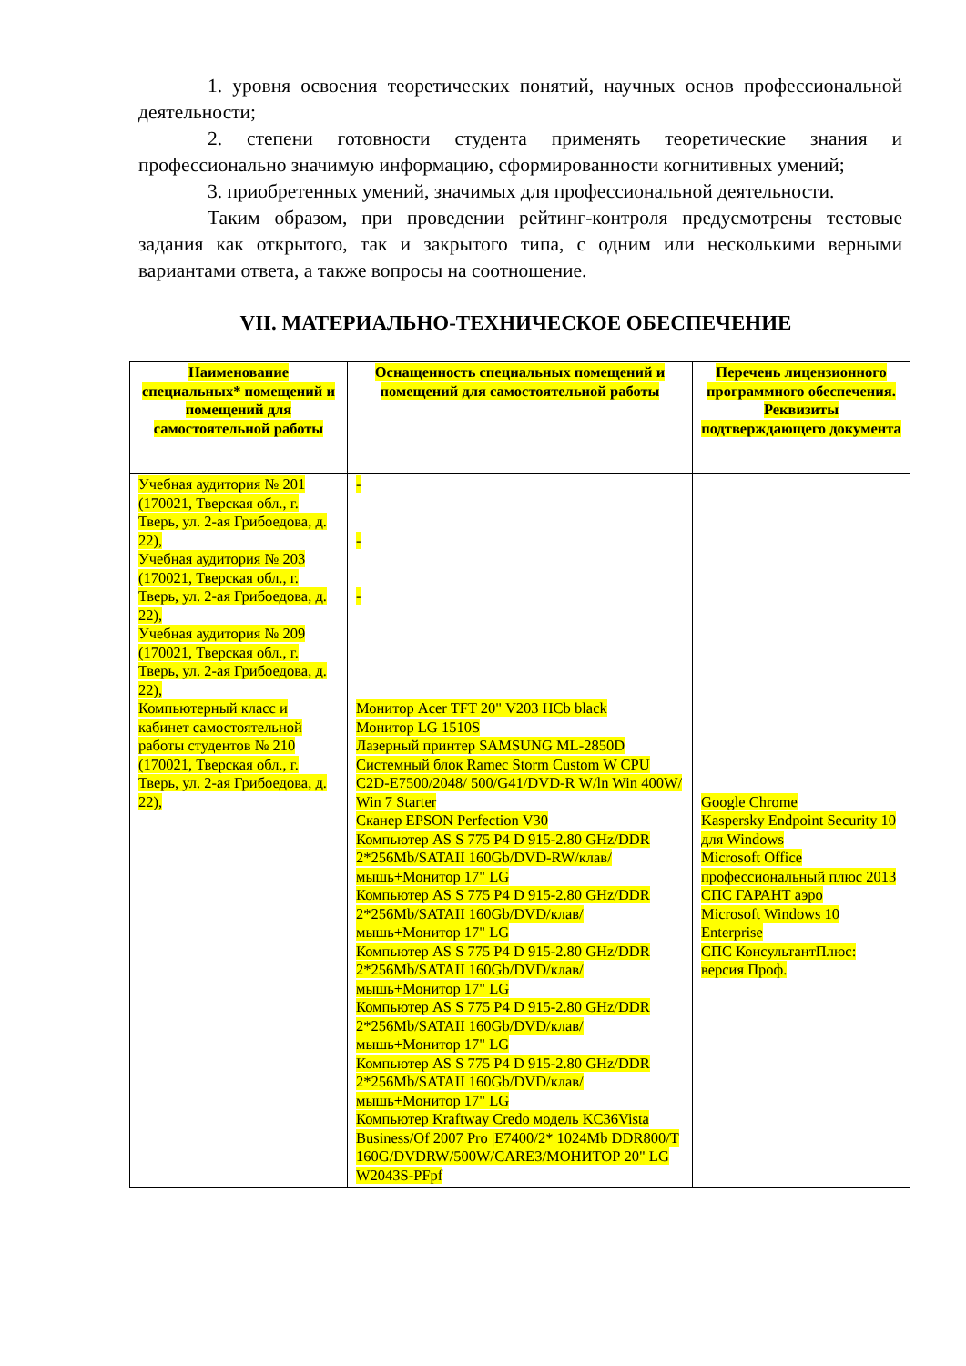1. уровня освоения теоретических понятий, научных основ профессиональной деятельности;
2. степени готовности студента применять теоретические знания и профессионально значимую информацию, сформированности когнитивных умений;
3. приобретенных умений, значимых для профессиональной деятельности.
Таким образом, при проведении рейтинг-контроля предусмотрены тестовые задания как открытого, так и закрытого типа, с одним или несколькими верными вариантами ответа, а также вопросы на соотношение.
VII. МАТЕРИАЛЬНО-ТЕХНИЧЕСКОЕ ОБЕСПЕЧЕНИЕ
| Наименование специальных* помещений и помещений для самостоятельной работы | Оснащенность специальных помещений и помещений для самостоятельной работы | Перечень лицензионного программного обеспечения. Реквизиты подтверждающего документа |
| --- | --- | --- |
| Учебная аудитория № 201 (170021, Тверская обл., г. Тверь, ул. 2-ая Грибоедова, д. 22), Учебная аудитория № 203 (170021, Тверская обл., г. Тверь, ул. 2-ая Грибоедова, д. 22), Учебная аудитория № 209 (170021, Тверская обл., г. Тверь, ул. 2-ая Грибоедова, д. 22), Компьютерный класс и кабинет самостоятельной работы студентов № 210 (170021, Тверская обл., г. Тверь, ул. 2-ая Грибоедова, д. 22), | - - - Монитор Acer TFT 20" V203 HCb black Монитор LG 1510S Лазерный принтер SAMSUNG ML-2850D Системный блок Ramec Storm Custom W CPU C2D-E7500/2048/ 500/G41/DVD-R W/ln Win 400W/ Win 7 Starter Сканер EPSON Perfection V30 Компьютер AS S 775 P4 D 915-2.80 GHz/DDR 2*256Mb/SATAII 160Gb/DVD-RW/клав/мышь+Монитор 17" LG Компьютер AS S 775 P4 D 915-2.80 GHz/DDR 2*256Mb/SATAII 160Gb/DVD/клав/ мышь+Монитор 17" LG Компьютер AS S 775 P4 D 915-2.80 GHz/DDR 2*256Mb/SATAII 160Gb/DVD/клав/ мышь+Монитор 17" LG Компьютер AS S 775 P4 D 915-2.80 GHz/DDR 2*256Mb/SATAII 160Gb/DVD/клав/ мышь+Монитор 17" LG Компьютер AS S 775 P4 D 915-2.80 GHz/DDR 2*256Mb/SATAII 160Gb/DVD/клав/ мышь+Монитор 17" LG Компьютер Kraftway Credo модель KC36Vista Business/Of 2007 Pro /E7400/2* 1024Mb DDR800/T 160G/DVDRW/500W/CARE3/МОНИТОР 20" LG W2043S-PFpf | Google Chrome Kaspersky Endpoint Security 10 для Windows Microsoft Office профессиональный плюс 2013 СПС ГАРАНТ аэро Microsoft Windows 10 Enterprise СПС КонсультантПлюс: версия Проф. |